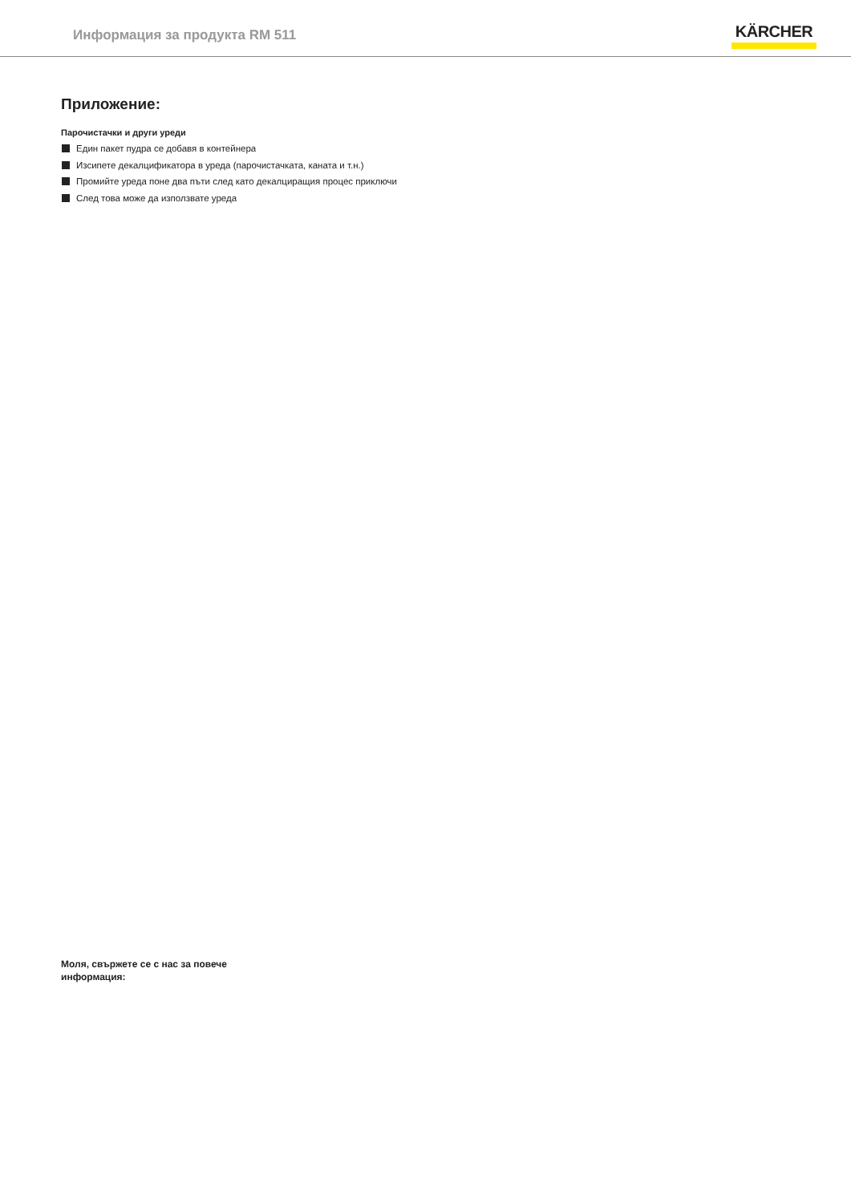Информация за продукта RM 511
KÄRCHER
Приложение:
Парочистачки и други уреди
Един пакет пудра се добавя в контейнера
Изсипете декалцификатора в уреда (парочистачката, каната и т.н.)
Промийте уреда поне два пъти след като декалциращия процес приключи
След това може да използвате уреда
Моля, свържете се с нас за повече информация: